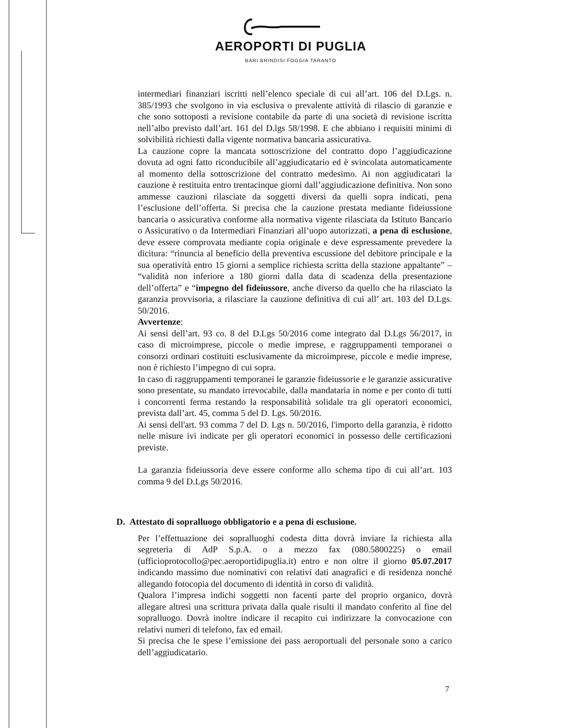AEROPORTI DI PUGLIA
BARI BRINDISI FOGGIA TARANTO
intermediari finanziari iscritti nell’elenco speciale di cui all’art. 106 del D.Lgs. n. 385/1993 che svolgono in via esclusiva o prevalente attività di rilascio di garanzie e che sono sottoposti a revisione contabile da parte di una società di revisione iscritta nell’albo previsto dall’art. 161 del D.lgs 58/1998. E che abbiano i requisiti minimi di solvibilità richiesti dalla vigente normativa bancaria assicurativa.
La cauzione copre la mancata sottoscrizione del contratto dopo l’aggiudicazione dovuta ad ogni fatto riconducibile all’aggiudicatario ed è svincolata automaticamente al momento della sottoscrizione del contratto medesimo. Ai non aggiudicatari la cauzione è restituita entro trentacinque giorni dall’aggiudicazione definitiva. Non sono ammesse cauzioni rilasciate da soggetti diversi da quelli sopra indicati, pena l’esclusione dell’offerta. Si precisa che la cauzione prestata mediante fideiussione bancaria o assicurativa conforme alla normativa vigente rilasciata da Istituto Bancario o Assicurativo o da Intermediari Finanziari all’uopo autorizzati, a pena di esclusione, deve essere comprovata mediante copia originale e deve espressamente prevedere la dicitura: “rinuncia al beneficio della preventiva escussione del debitore principale e la sua operatività entro 15 giorni a semplice richiesta scritta della stazione appaltante” – “validità non inferiore a 180 giorni dalla data di scadenza della presentazione dell’offerta” e “impegno del fideiussore, anche diverso da quello che ha rilasciato la garanzia provvisoria, a rilasciare la cauzione definitiva di cui all’ art. 103 del D.Lgs. 50/2016.
Avvertenze:
Ai sensi dell’art. 93 co. 8 del D.Lgs 50/2016 come integrato dal D.Lgs 56/2017, in caso di microimprese, piccole o medie imprese, e raggruppamenti temporanei o consorzi ordinari costituiti esclusivamente da microimprese, piccole e medie imprese, non è richiesto l’impegno di cui sopra.
In caso di raggruppamenti temporanei le garanzie fideiussorie e le garanzie assicurative sono presentate, su mandato irrevocabile, dalla mandataria in nome e per conto di tutti i concorrenti ferma restando la responsabilità solidale tra gli operatori economici, prevista dall’art. 45, comma 5 del D. Lgs. 50/2016.
Ai sensi dell'art. 93 comma 7 del D. Lgs n. 50/2016, l'importo della garanzia, è ridotto nelle misure ivi indicate per gli operatori economici in possesso delle certificazioni previste.
La garanzia fideiussoria deve essere conforme allo schema tipo di cui all’art. 103 comma 9 del D.Lgs 50/2016.
D. Attestato di sopralluogo obbligatorio e a pena di esclusione.
Per l’effettuazione dei sopralluoghi codesta ditta dovrà inviare la richiesta alla segreteria di AdP S.p.A. o a mezzo fax (080.5800225) o email (ufficioprotocollo@pec.aeroportidipuglia.it) entro e non oltre il giorno 05.07.2017 indicando massimo due nominativi con relativi dati anagrafici e di residenza nonché allegando fotocopia del documento di identità in corso di validità.
Qualora l’impresa indichi soggetti non facenti parte del proprio organico, dovrà allegare altresì una scrittura privata dalla quale risulti il mandato conferito al fine del sopralluogo. Dovrà inoltre indicare il recapito cui indirizzare la convocazione con relativi numeri di telefono, fax ed email.
Si precisa che le spese l’emissione dei pass aeroportuali del personale sono a carico dell’aggiudicatario.
7